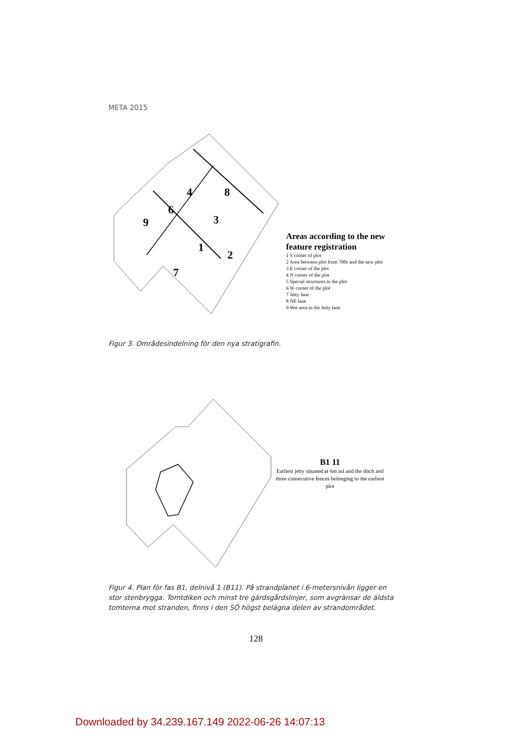META 2015
4
8
6
9
3
1
2
7
Areas according to the new
feature registration
1 S corner of plot
2 Area between plot from 700s and the new plot
3 E corner of the plot
4 N corner of the plot
5 Special structures in the plot
6 W corner of the plot
7 Jetty lane
8 NE lane
9 Wet area in the Jetty lane
Figur 3. Områdesindelning för den nya stratigrafin.
B1 11
Earliest jetty situated at 6m asl and the ditch and three consecutive fences belonging to the earliest plot
Figur 4. Plan för fas B1, delnivå 1 (B11). På strandplanet i 6-metersnivån ligger en stor stenbrygga. Tomtdiken och minst tre gärdsgårdslinjer, som avgränsar de äldsta tomterna mot stranden, finns i den SÖ högst belägna delen av strandområdet.
128
Downloaded by 34.239.167.149 2022-06-26 14:07:13